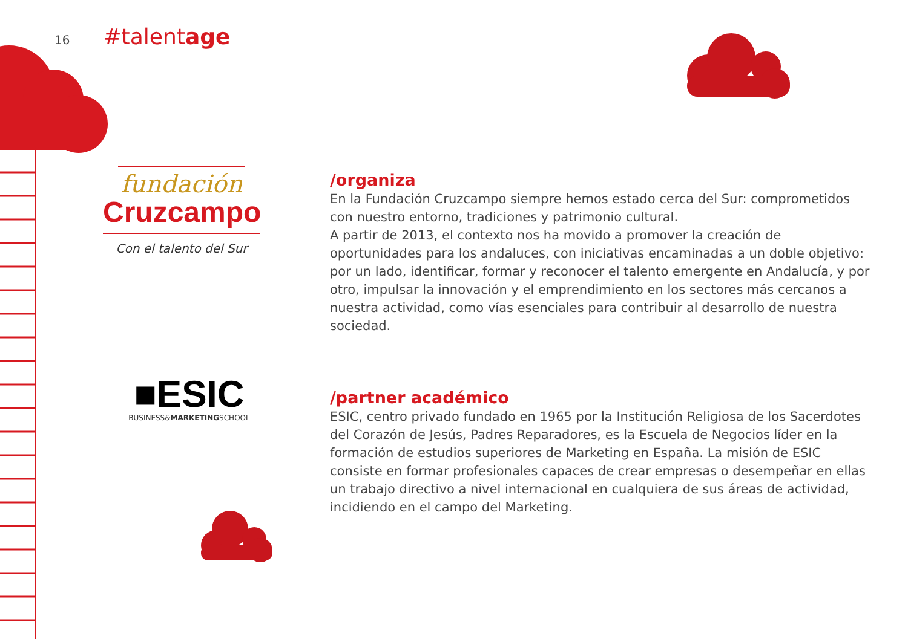16 #talentage
fundación
Cruzcampo
Con el talento del Sur
■ESIC
BUSINESS&MARKETINGSCHOOL
/organiza
En la Fundación Cruzcampo siempre hemos estado cerca del Sur: comprometidos con nuestro entorno, tradiciones y patrimonio cultural.
A partir de 2013, el contexto nos ha movido a promover la creación de oportunidades para los andaluces, con iniciativas encaminadas a un doble objetivo: por un lado, identificar, formar y reconocer el talento emergente en Andalucía, y por otro, impulsar la innovación y el emprendimiento en los sectores más cercanos a nuestra actividad, como vías esenciales para contribuir al desarrollo de nuestra sociedad.
/partner académico
ESIC, centro privado fundado en 1965 por la Institución Religiosa de los Sacerdotes del Corazón de Jesús, Padres Reparadores, es la Escuela de Negocios líder en la formación de estudios superiores de Marketing en España. La misión de ESIC consiste en formar profesionales capaces de crear empresas o desempeñar en ellas un trabajo directivo a nivel internacional en cualquiera de sus áreas de actividad, incidiendo en el campo del Marketing.